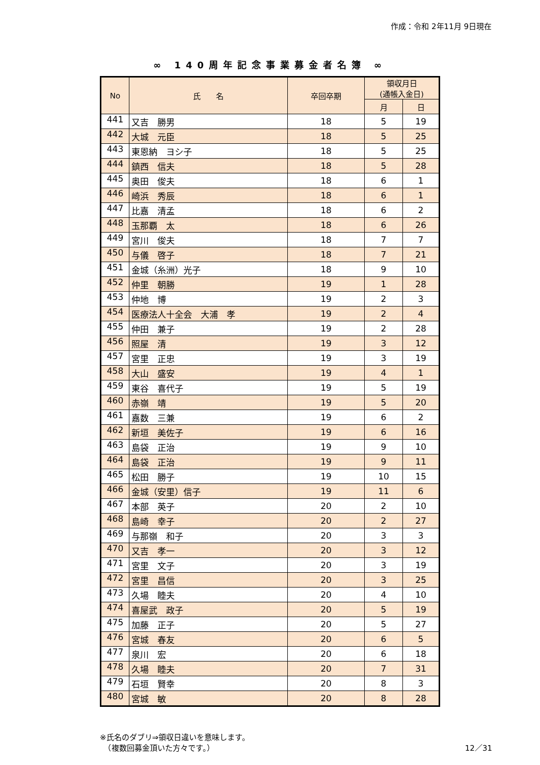作成：令和 2年11月 9日現在
∞ 140周年記念事業募金者名簿 ∞
| No | 氏 名 | 卒回卒期 | 領収月日 (通帳入金日) | |
| --- | --- | --- | --- | --- |
| | | | 月 | 日 |
| 441 | 又吉 勝男 | 18 | 5 | 19 |
| 442 | 大城 元臣 | 18 | 5 | 25 |
| 443 | 東恩納 ヨシ子 | 18 | 5 | 25 |
| 444 | 鎮西 信夫 | 18 | 5 | 28 |
| 445 | 奥田 俊夫 | 18 | 6 | 1 |
| 446 | 崎浜 秀辰 | 18 | 6 | 1 |
| 447 | 比嘉 清孟 | 18 | 6 | 2 |
| 448 | 玉那覇 太 | 18 | 6 | 26 |
| 449 | 宮川 俊夫 | 18 | 7 | 7 |
| 450 | 与儀 啓子 | 18 | 7 | 21 |
| 451 | 金城（糸洲）光子 | 18 | 9 | 10 |
| 452 | 仲里 朝勝 | 19 | 1 | 28 |
| 453 | 仲地 博 | 19 | 2 | 3 |
| 454 | 医療法人十全会 大浦 孝 | 19 | 2 | 4 |
| 455 | 仲田 兼子 | 19 | 2 | 28 |
| 456 | 照屋 清 | 19 | 3 | 12 |
| 457 | 宮里 正忠 | 19 | 3 | 19 |
| 458 | 大山 盛安 | 19 | 4 | 1 |
| 459 | 東谷 喜代子 | 19 | 5 | 19 |
| 460 | 赤嶺 靖 | 19 | 5 | 20 |
| 461 | 嘉数 三兼 | 19 | 6 | 2 |
| 462 | 新垣 美佐子 | 19 | 6 | 16 |
| 463 | 島袋 正治 | 19 | 9 | 10 |
| 464 | 島袋 正治 | 19 | 9 | 11 |
| 465 | 松田 勝子 | 19 | 10 | 15 |
| 466 | 金城（安里）信子 | 19 | 11 | 6 |
| 467 | 本部 英子 | 20 | 2 | 10 |
| 468 | 島崎 幸子 | 20 | 2 | 27 |
| 469 | 与那嶺 和子 | 20 | 3 | 3 |
| 470 | 又吉 孝一 | 20 | 3 | 12 |
| 471 | 宮里 文子 | 20 | 3 | 19 |
| 472 | 宮里 昌信 | 20 | 3 | 25 |
| 473 | 久場 睦夫 | 20 | 4 | 10 |
| 474 | 喜屋武 政子 | 20 | 5 | 19 |
| 475 | 加藤 正子 | 20 | 5 | 27 |
| 476 | 宮城 春友 | 20 | 6 | 5 |
| 477 | 泉川 宏 | 20 | 6 | 18 |
| 478 | 久場 睦夫 | 20 | 7 | 31 |
| 479 | 石垣 賢幸 | 20 | 8 | 3 |
| 480 | 宮城 敏 | 20 | 8 | 28 |
※氏名のダブリ⇒領収日違いを意味します。
　（複数回募金頂いた方々です。）
12／31